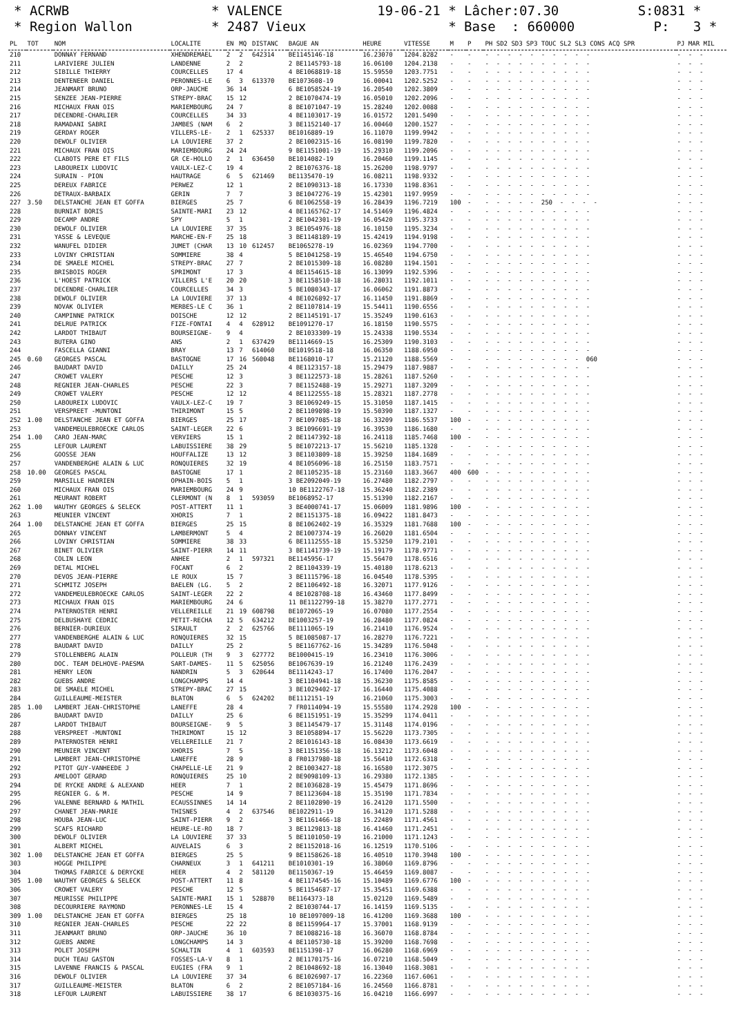* ACRWB * VALENCE 19-06-21 * Lâcher:07.30 S:0831 * * Region Wallon * 2487 Vieux * Base : 660000 P: 3 *
| PL | TOT | NOM | LOCALITE | EN | MQ | DISTANC | BAGUE AN | HEURE | VITESSE | M | P | PH SD2 SD3 SP3 TOUC SL2 SL3 CONS ACQ SPR | PJ MAR MIL |
| --- | --- | --- | --- | --- | --- | --- | --- | --- | --- | --- | --- | --- | --- |
| 210 | | DONNAY FERNAND | XHENDREMAEL | 2 | 2 | 642314 | BE1145146-18 | 16.23070 | 1204.8282 | - | - | - - - - - - - - - - | - - - |
| 211 | | LARIVIERE JULIEN | LANDENNE | 2 | 2 | | 2 BE1145793-18 | 16.06100 | 1204.2138 | - | - | - - - - - - - - - - | - - - |
| 212 | | SIBILLE THIERRY | COURCELLES | 17 | 4 | | 4 BE1068819-18 | 15.59550 | 1203.7751 | - | - | - - - - - - - - - - | - - - |
| 213 | | DENTENEER DANIEL | PERONNES-LE | 6 | 3 | 613370 | BE1073608-19 | 16.00041 | 1202.5252 | - | - | - - - - - - - - - - | - - - |
| 214 | | JEANMART BRUNO | ORP-JAUCHE | 36 | 14 | | 6 BE1058524-19 | 16.20540 | 1202.3809 | - | - | - - - - - - - - - - | - - - |
| 215 | | SENZEE JEAN-PIERRE | STREPY-BRAC | 15 | 12 | | 2 BE1070474-19 | 16.05010 | 1202.2096 | - | - | - - - - - - - - - - | - - - |
| 216 | | MICHAUX FRAN OIS | MARIEMBOURG | 24 | 7 | | 8 BE1071047-19 | 15.28240 | 1202.0088 | - | - | - - - - - - - - - - | - - - |
| 217 | | DECENDRE-CHARLIER | COURCELLES | 34 | 33 | | 4 BE1103017-19 | 16.01572 | 1201.5490 | - | - | - - - - - - - - - - | - - - |
| 218 | | RAMADANI SABRI | JAMBES (NAM | 6 | 2 | | 3 BE1152140-17 | 16.00460 | 1200.1527 | - | - | - - - - - - - - - - | - - - |
| 219 | | GERDAY ROGER | VILLERS-LE- | 2 | 1 | 625337 | BE1016889-19 | 16.11070 | 1199.9942 | - | - | - - - - - - - - - - | - - - |
| 220 | | DEWOLF OLIVIER | LA LOUVIERE | 37 | 2 | | 2 BE1002315-16 | 16.08190 | 1199.7820 | - | - | - - - - - - - - - - | - - - |
| 221 | | MICHAUX FRAN OIS | MARIEMBOURG | 24 | 24 | | 9 BE1151001-19 | 15.29310 | 1199.2096 | - | - | - - - - - - - - - - | - - - |
| 222 | | CLABOTS PERE ET FILS | GR CE-HOLLO | 2 | 1 | 636450 | BE1014082-19 | 16.20460 | 1199.1145 | - | - | - - - - - - - - - - | - - - |
| 223 | | LABOUREIX LUDOVIC | VAULX-LEZ-C | 19 | 4 | | 2 BE1076376-18 | 15.26200 | 1198.9797 | - | - | - - - - - - - - - - | - - - |
| 224 | | SURAIN - PION | HAUTRAGE | 6 | 5 | 621469 | BE1135470-19 | 16.08211 | 1198.9332 | - | - | - - - - - - - - - - | - - - |
| 225 | | DEREUX FABRICE | PERWEZ | 12 | 1 | | 2 BE1090313-18 | 16.17330 | 1198.8361 | - | - | - - - - - - - - - - | - - - |
| 226 | | DETRAUX-BARBAIX | GERIN | 7 | 7 | | 3 BE1047276-19 | 15.42301 | 1197.9959 | - | - | - - - - - - - - - - | - - - |
| 227 | 3.50 | DELSTANCHE JEAN ET GOFFA | BIERGES | 25 | 7 | | 6 BE1062558-19 | 16.28439 | 1196.7219 | 100 | - | - - - - - 250 - - - - | - - - |
| 228 | | BURNIAT BORIS | SAINTE-MARI | 23 | 12 | | 4 BE1165762-17 | 14.51469 | 1196.4824 | - | - | - - - - - - - - - - | - - - |
| 229 | | DECAMP ANDRE | SPY | 5 | 1 | | 2 BE1042301-19 | 16.05420 | 1195.3733 | - | - | - - - - - - - - - - | - - - |
| 230 | | DEWOLF OLIVIER | LA LOUVIERE | 37 | 35 | | 3 BE1054976-18 | 16.10150 | 1195.3234 | - | - | - - - - - - - - - - | - - - |
| 231 | | YASSE & LEVEQUE | MARCHE-EN-F | 25 | 18 | | 3 BE1148189-19 | 15.42419 | 1194.9198 | - | - | - - - - - - - - - - | - - - |
| 232 | | WANUFEL DIDIER | JUMET (CHAR | 13 | 10 | 612457 | BE1065278-19 | 16.02369 | 1194.7700 | - | - | - - - - - - - - - - | - - - |
| 233 | | LOVINY CHRISTIAN | SOMMIERE | 38 | 4 | | 5 BE1041258-19 | 15.46540 | 1194.6750 | - | - | - - - - - - - - - - | - - - |
| 234 | | DE SMAELE MICHEL | STREPY-BRAC | 27 | 7 | | 2 BE1015309-18 | 16.08280 | 1194.1501 | - | - | - - - - - - - - - - | - - - |
| 235 | | BRISBOIS ROGER | SPRIMONT | 17 | 3 | | 4 BE1154615-18 | 16.13099 | 1192.5396 | - | - | - - - - - - - - - - | - - - |
| 236 | | L'HOEST PATRICK | VILLERS L'E | 20 | 20 | | 3 BE1158510-18 | 16.28031 | 1192.1011 | - | - | - - - - - - - - - - | - - - |
| 237 | | DECENDRE-CHARLIER | COURCELLES | 34 | 3 | | 5 BE1080343-17 | 16.06062 | 1191.8873 | - | - | - - - - - - - - - - | - - - |
| 238 | | DEWOLF OLIVIER | LA LOUVIERE | 37 | 13 | | 4 BE1026892-17 | 16.11450 | 1191.8869 | - | - | - - - - - - - - - - | - - - |
| 239 | | NOVAK OLIVIER | MERBES-LE C | 36 | 1 | | 2 BE1107814-19 | 15.54411 | 1190.6556 | - | - | - - - - - - - - - - | - - - |
| 240 | | CAMPINNE PATRICK | DOISCHE | 12 | 12 | | 2 BE1145191-17 | 15.35249 | 1190.6163 | - | - | - - - - - - - - - - | - - - |
| 241 | | DELRUE PATRICK | FIZE-FONTAI | 4 | 4 | 628912 | BE1091270-17 | 16.18150 | 1190.5575 | - | - | - - - - - - - - - - | - - - |
| 242 | | LARDOT THIBAUT | BOURSEIGNE- | 9 | 4 | | 2 BE1033309-19 | 15.24338 | 1190.5534 | - | - | - - - - - - - - - - | - - - |
| 243 | | BUTERA GINO | ANS | 2 | 1 | 637429 | BE1114669-15 | 16.25309 | 1190.3103 | - | - | - - - - - - - - - - | - - - |
| 244 | | FASCELLA GIANNI | BRAY | 13 | 7 | 614060 | BE1019518-18 | 16.06350 | 1188.6950 | - | - | - - - - - - - - - - | - - - |
| 245 | 0.60 | GEORGES PASCAL | BASTOGNE | 17 | 16 | 560048 | BE1168010-17 | 15.21120 | 1188.5569 | - | - | - - - - - - - - - 060 | - - - |
| 246 | | BAUDART DAVID | DAILLY | 25 | 24 | | 4 BE1123157-18 | 15.29479 | 1187.9887 | - | - | - - - - - - - - - - | - - - |
| 247 | | CROWET VALERY | PESCHE | 12 | 3 | | 3 BE1122573-18 | 15.28261 | 1187.5260 | - | - | - - - - - - - - - - | - - - |
| 248 | | REGNIER JEAN-CHARLES | PESCHE | 22 | 3 | | 7 BE1152488-19 | 15.29271 | 1187.3209 | - | - | - - - - - - - - - - | - - - |
| 249 | | CROWET VALERY | PESCHE | 12 | 12 | | 4 BE1122555-18 | 15.28321 | 1187.2778 | - | - | - - - - - - - - - - | - - - |
| 250 | | LABOUREIX LUDOVIC | VAULX-LEZ-C | 19 | 7 | | 3 BE1069249-15 | 15.31050 | 1187.1415 | - | - | - - - - - - - - - - | - - - |
| 251 | | VERSPREET -MUNTONI | THIRIMONT | 15 | 5 | | 2 BE1109898-19 | 15.50390 | 1187.1327 | - | - | - - - - - - - - - - | - - - |
| 252 | 1.00 | DELSTANCHE JEAN ET GOFFA | BIERGES | 25 | 17 | | 7 BE1097085-18 | 16.33209 | 1186.5537 | 100 | - | - - - - - - - - - - | - - - |
| 253 | | VANDEMEULEBROECKE CARLOS | SAINT-LEGER | 22 | 6 | | 3 BE1096691-19 | 16.39530 | 1186.1680 | - | - | - - - - - - - - - - | - - - |
| 254 | 1.00 | CARO JEAN-MARC | VERVIERS | 15 | 1 | | 2 BE1147392-18 | 16.24118 | 1185.7468 | 100 | - | - - - - - - - - - - | - - - |
| 255 | | LEFOUR LAURENT | LABUISSIERE | 38 | 29 | | 5 BE1072213-17 | 15.56210 | 1185.1328 | - | - | - - - - - - - - - - | - - - |
| 256 | | GOOSSE JEAN | HOUFFALIZE | 13 | 12 | | 3 BE1103809-18 | 15.39250 | 1184.1689 | - | - | - - - - - - - - - - | - - - |
| 257 | | VANDENBERGHE ALAIN & LUC | RONQUIERES | 32 | 19 | | 4 BE1056096-18 | 16.25150 | 1183.7571 | - | - | - - - - - - - - - - | - - - |
| 258 | 10.00 | GEORGES PASCAL | BASTOGNE | 17 | 1 | | 2 BE1105235-18 | 15.23160 | 1183.3667 | 400 | 600 | - - - - - - - - - - | - - - |
| 259 | | MARSILLE HADRIEN | OPHAIN-BOIS | 5 | 1 | | 3 BE2092049-19 | 16.27480 | 1182.2797 | - | - | - - - - - - - - - - | - - - |
| 260 | | MICHAUX FRAN OIS | MARIEMBOURG | 24 | 9 | | 10 BE1122767-18 | 15.36240 | 1182.2389 | - | - | - - - - - - - - - - | - - - |
| 261 | | MEURANT ROBERT | CLERMONT (N | 8 | 1 | 593059 | BE1068952-17 | 15.51390 | 1182.2167 | - | - | - - - - - - - - - - | - - - |
| 262 | 1.00 | WAUTHY GEORGES & SELECK | POST-ATTERT | 11 | 1 | | 3 BE4000741-17 | 15.06009 | 1181.9896 | 100 | - | - - - - - - - - - - | - - - |
| 263 | | MEUNIER VINCENT | XHORIS | 7 | 1 | | 2 BE1151375-18 | 16.09422 | 1181.8473 | - | - | - - - - - - - - - - | - - - |
| 264 | 1.00 | DELSTANCHE JEAN ET GOFFA | BIERGES | 25 | 15 | | 8 BE1062402-19 | 16.35329 | 1181.7688 | 100 | - | - - - - - - - - - - | - - - |
| 265 | | DONNAY VINCENT | LAMBERMONT | 5 | 4 | | 2 BE1007374-19 | 16.26020 | 1181.6504 | - | - | - - - - - - - - - - | - - - |
| 266 | | LOVINY CHRISTIAN | SOMMIERE | 38 | 33 | | 6 BE1112555-18 | 15.53250 | 1179.2101 | - | - | - - - - - - - - - - | - - - |
| 267 | | BINET OLIVIER | SAINT-PIERR | 14 | 11 | | 3 BE1141739-19 | 15.19179 | 1178.9771 | - | - | - - - - - - - - - - | - - - |
| 268 | | COLIN LEON | ANHEE | 2 | 1 | 597321 | BE1145956-17 | 15.56470 | 1178.6516 | - | - | - - - - - - - - - - | - - - |
| 269 | | DETAL MICHEL | FOCANT | 6 | 2 | | 2 BE1104339-19 | 15.40180 | 1178.6213 | - | - | - - - - - - - - - - | - - - |
| 270 | | DEVOS JEAN-PIERRE | LE ROUX | 15 | 7 | | 3 BE1115796-18 | 16.04540 | 1178.5395 | - | - | - - - - - - - - - - | - - - |
| 271 | | SCHMITZ JOSEPH | BAELEN (LG. | 5 | 2 | | 2 BE1106492-18 | 16.32071 | 1177.9126 | - | - | - - - - - - - - - - | - - - |
| 272 | | VANDEMEULEBROECKE CARLOS | SAINT-LEGER | 22 | 2 | | 4 BE1028708-18 | 16.43460 | 1177.8499 | - | - | - - - - - - - - - - | - - - |
| 273 | | MICHAUX FRAN OIS | MARIEMBOURG | 24 | 6 | | 11 BE1122799-18 | 15.38270 | 1177.2771 | - | - | - - - - - - - - - - | - - - |
| 274 | | PATERNOSTER HENRI | VELLEREILLE | 21 | 19 | 608798 | BE1072065-19 | 16.07080 | 1177.2554 | - | - | - - - - - - - - - - | - - - |
| 275 | | DELBUSHAYE CEDRIC | PETIT-RECHA | 12 | 5 | 634212 | BE1003257-19 | 16.28480 | 1177.0824 | - | - | - - - - - - - - - - | - - - |
| 276 | | BERNIER-DURIEUX | SIRAULT | 2 | 2 | 625766 | BE1111065-19 | 16.21410 | 1176.9524 | - | - | - - - - - - - - - - | - - - |
| 277 | | VANDENBERGHE ALAIN & LUC | RONQUIERES | 32 | 15 | | 5 BE1085087-17 | 16.28270 | 1176.7221 | - | - | - - - - - - - - - - | - - - |
| 278 | | BAUDART DAVID | DAILLY | 25 | 2 | | 5 BE1167762-16 | 15.34289 | 1176.5048 | - | - | - - - - - - - - - - | - - - |
| 279 | | STOLLENBERG ALAIN | POLLEUR (TH | 9 | 3 | 627772 | BE1000415-19 | 16.23410 | 1176.3006 | - | - | - - - - - - - - - - | - - - |
| 280 | | DOC. TEAM DELHOVE-PAESMA | SART-DAMES- | 11 | 5 | 625056 | BE1067639-19 | 16.21240 | 1176.2439 | - | - | - - - - - - - - - - | - - - |
| 281 | | HENRY LEON | NANDRIN | 5 | 3 | 620644 | BE1114243-17 | 16.17400 | 1176.2047 | - | - | - - - - - - - - - - | - - - |
| 282 | | GUEBS ANDRE | LONGCHAMPS | 14 | 4 | | 3 BE1104941-18 | 15.36230 | 1175.8585 | - | - | - - - - - - - - - - | - - - |
| 283 | | DE SMAELE MICHEL | STREPY-BRAC | 27 | 15 | | 3 BE1029402-17 | 16.16440 | 1175.4088 | - | - | - - - - - - - - - - | - - - |
| 284 | | GUILLEAUME-MEISTER | BLATON | 6 | 5 | 624202 | BE1112151-19 | 16.21060 | 1175.3003 | - | - | - - - - - - - - - - | - - - |
| 285 | 1.00 | LAMBERT JEAN-CHRISTOPHE | LANEFFE | 28 | 4 | | 7 FR0114094-19 | 15.55580 | 1174.2928 | 100 | - | - - - - - - - - - - | - - - |
| 286 | | BAUDART DAVID | DAILLY | 25 | 6 | | 6 BE1151951-19 | 15.35299 | 1174.0411 | - | - | - - - - - - - - - - | - - - |
| 287 | | LARDOT THIBAUT | BOURSEIGNE- | 9 | 5 | | 3 BE1145479-17 | 15.31148 | 1174.0196 | - | - | - - - - - - - - - - | - - - |
| 288 | | VERSPREET -MUNTONI | THIRIMONT | 15 | 12 | | 3 BE1058894-17 | 15.56220 | 1173.7305 | - | - | - - - - - - - - - - | - - - |
| 289 | | PATERNOSTER HENRI | VELLEREILLE | 21 | 7 | | 2 BE1016143-18 | 16.08430 | 1173.6619 | - | - | - - - - - - - - - - | - - - |
| 290 | | MEUNIER VINCENT | XHORIS | 7 | 5 | | 3 BE1151356-18 | 16.13212 | 1173.6048 | - | - | - - - - - - - - - - | - - - |
| 291 | | LAMBERT JEAN-CHRISTOPHE | LANEFFE | 28 | 9 | | 8 FR0137980-18 | 15.56410 | 1172.6318 | - | - | - - - - - - - - - - | - - - |
| 292 | | PITOT GUY-VANHEEDE J | CHAPELLE-LE | 21 | 9 | | 2 BE1003427-18 | 16.16580 | 1172.3075 | - | - | - - - - - - - - - - | - - - |
| 293 | | AMELOOT GERARD | RONQUIERES | 25 | 10 | | 2 BE9098109-13 | 16.29380 | 1172.1385 | - | - | - - - - - - - - - - | - - - |
| 294 | | DE RYCKE ANDRE & ALEXAND | HEER | 7 | 1 | | 2 BE1036828-19 | 15.45479 | 1171.8696 | - | - | - - - - - - - - - - | - - - |
| 295 | | REGNIER G. & M. | PESCHE | 14 | 9 | | 7 BE1123604-18 | 15.35190 | 1171.7834 | - | - | - - - - - - - - - - | - - - |
| 296 | | VALENNE BERNARD & MATHIL | ECAUSSINNES | 14 | 14 | | 2 BE1102890-19 | 16.24120 | 1171.5500 | - | - | - - - - - - - - - - | - - - |
| 297 | | CHANET JEAN-MARIE | THISNES | 4 | 2 | 637546 | BE1022911-19 | 16.34120 | 1171.5288 | - | - | - - - - - - - - - - | - - - |
| 298 | | HOUBA JEAN-LUC | SAINT-PIERR | 9 | 2 | | 3 BE1161466-18 | 15.22489 | 1171.4561 | - | - | - - - - - - - - - - | - - - |
| 299 | | SCAFS RICHARD | HEURE-LE-RO | 18 | 7 | | 3 BE1129813-18 | 16.41460 | 1171.2451 | - | - | - - - - - - - - - - | - - - |
| 300 | | DEWOLF OLIVIER | LA LOUVIERE | 37 | 33 | | 5 BE1101050-19 | 16.21000 | 1171.1243 | - | - | - - - - - - - - - - | - - - |
| 301 | | ALBERT MICHEL | AUVELAIS | 6 | 3 | | 2 BE1152018-16 | 16.12519 | 1170.5106 | - | - | - - - - - - - - - - | - - - |
| 302 | 1.00 | DELSTANCHE JEAN ET GOFFA | BIERGES | 25 | 5 | | 9 BE1158626-18 | 16.40510 | 1170.3948 | 100 | - | - - - - - - - - - - | - - - |
| 303 | | HOGGE PHILIPPE | CHARNEUX | 3 | 1 | 641211 | BE1010301-19 | 16.38060 | 1169.8796 | - | - | - - - - - - - - - - | - - - |
| 304 | | THOMAS FABRICE & DERYCKE | HEER | 4 | 2 | 581120 | BE1150367-19 | 15.46459 | 1169.8087 | - | - | - - - - - - - - - - | - - - |
| 305 | 1.00 | WAUTHY GEORGES & SELECK | POST-ATTERT | 11 | 8 | | 4 BE1174545-16 | 15.10489 | 1169.6776 | 100 | - | - - - - - - - - - - | - - - |
| 306 | | CROWET VALERY | PESCHE | 12 | 5 | | 5 BE1154687-17 | 15.35451 | 1169.6388 | - | - | - - - - - - - - - - | - - - |
| 307 | | MEURISSE PHILIPPE | SAINTE-MARI | 15 | 1 | 528870 | BE1164373-18 | 15.02120 | 1169.5489 | - | - | - - - - - - - - - - | - - - |
| 308 | | DECOURRIERE RAYMOND | PERONNES-LE | 15 | 4 | | 2 BE1030744-17 | 16.14159 | 1169.5135 | - | - | - - - - - - - - - - | - - - |
| 309 | 1.00 | DELSTANCHE JEAN ET GOFFA | BIERGES | 25 | 18 | | 10 BE1097009-18 | 16.41200 | 1169.3688 | 100 | - | - - - - - - - - - - | - - - |
| 310 | | REGNIER JEAN-CHARLES | PESCHE | 22 | 22 | | 8 BE1159964-17 | 15.37001 | 1168.9139 | - | - | - - - - - - - - - - | - - - |
| 311 | | JEANMART BRUNO | ORP-JAUCHE | 36 | 10 | | 7 BE1088216-18 | 16.36070 | 1168.8784 | - | - | - - - - - - - - - - | - - - |
| 312 | | GUEBS ANDRE | LONGCHAMPS | 14 | 3 | | 4 BE1105730-18 | 15.39200 | 1168.7698 | - | - | - - - - - - - - - - | - - - |
| 313 | | POLET JOSEPH | SCHALTIN | 4 | 1 | 603593 | BE1151398-17 | 16.06280 | 1168.6969 | - | - | - - - - - - - - - - | - - - |
| 314 | | DUCH TEAU GASTON | FOSSES-LA-V | 8 | 1 | | 2 BE1170175-16 | 16.07210 | 1168.5049 | - | - | - - - - - - - - - - | - - - |
| 315 | | LAVENNE FRANCIS & PASCAL | EUGIES (FRA | 9 | 1 | | 2 BE1048692-18 | 16.13040 | 1168.3081 | - | - | - - - - - - - - - - | - - - |
| 316 | | DEWOLF OLIVIER | LA LOUVIERE | 37 | 34 | | 6 BE1026907-17 | 16.22360 | 1167.6061 | - | - | - - - - - - - - - - | - - - |
| 317 | | GUILLEAUME-MEISTER | BLATON | 6 | 2 | | 2 BE1057184-16 | 16.24560 | 1166.8781 | - | - | - - - - - - - - - - | - - - |
| 318 | | LEFOUR LAURENT | LABUISSIERE | 38 | 17 | | 6 BE1030375-16 | 16.04210 | 1166.6997 | - | - | - - - - - - - - - - | - - - |